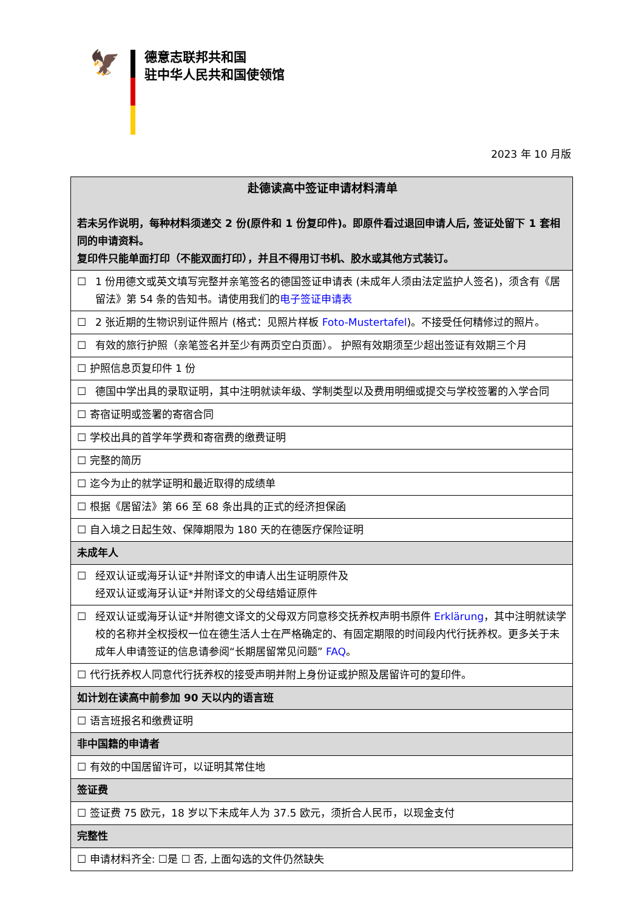🦅
德意志联邦共和国
驻中华人民共和国使领馆
2023 年 10 月版
| 赴德读高中签证申请材料清单 若未另作说明，每种材料须递交 2 份(原件和 1 份复印件)。即原件看过退回申请人后, 签证处留下 1 套相同的申请资料。 复印件只能单面打印（不能双面打印），并且不得用订书机、胶水或其他方式装订。 |
| ☐ 1 份用德文或英文填写完整并亲笔签名的德国签证申请表 (未成年人须由法定监护人签名)，须含有《居留法》第 54 条的告知书。请使用我们的 电子签证申请表 |
| ☐ 2 张近期的生物识别证件照片 (格式：见照片样板 Foto-Mustertafel )。不接受任何精修过的照片。 |
| ☐ 有效的旅行护照（亲笔签名并至少有两页空白页面）。 护照有效期须至少超出签证有效期三个月 |
| ☐ 护照信息页复印件 1 份 |
| ☐ 德国中学出具的录取证明，其中注明就读年级、学制类型以及费用明细或提交与学校签署的入学合同 |
| ☐ 寄宿证明或签署的寄宿合同 |
| ☐ 学校出具的首学年学费和寄宿费的缴费证明 |
| ☐ 完整的简历 |
| ☐ 迄今为止的就学证明和最近取得的成绩单 |
| ☐ 根据《居留法》第 66 至 68 条出具的正式的经济担保函 |
| ☐ 自入境之日起生效、保障期限为 180 天的在德医疗保险证明 |
| 未成年人 |
| ☐ 经双认证或海牙认证*并附译文的申请人出生证明原件及 经双认证或海牙认证*并附译文的父母结婚证原件 |
| ☐ 经双认证或海牙认证*并附德文译文的父母双方同意移交抚养权声明书原件 Erklärung ，其中注明就读学校的名称并全权授权一位在德生活人士在严格确定的、有固定期限的时间段内代行抚养权。更多关于未成年人申请签证的信息请参阅“长期居留常见问题” FAQ 。 |
| ☐ 代行抚养权人同意代行抚养权的接受声明并附上身份证或护照及居留许可的复印件。 |
| 如计划在读高中前参加 90 天以内的语言班 |
| ☐ 语言班报名和缴费证明 |
| 非中国籍的申请者 |
| ☐ 有效的中国居留许可，以证明其常住地 |
| 签证费 |
| ☐ 签证费 75 欧元，18 岁以下未成年人为 37.5 欧元，须折合人民币，以现金支付 |
| 完整性 |
| ☐ 申请材料齐全: ☐是 ☐ 否, 上面勾选的文件仍然缺失 |